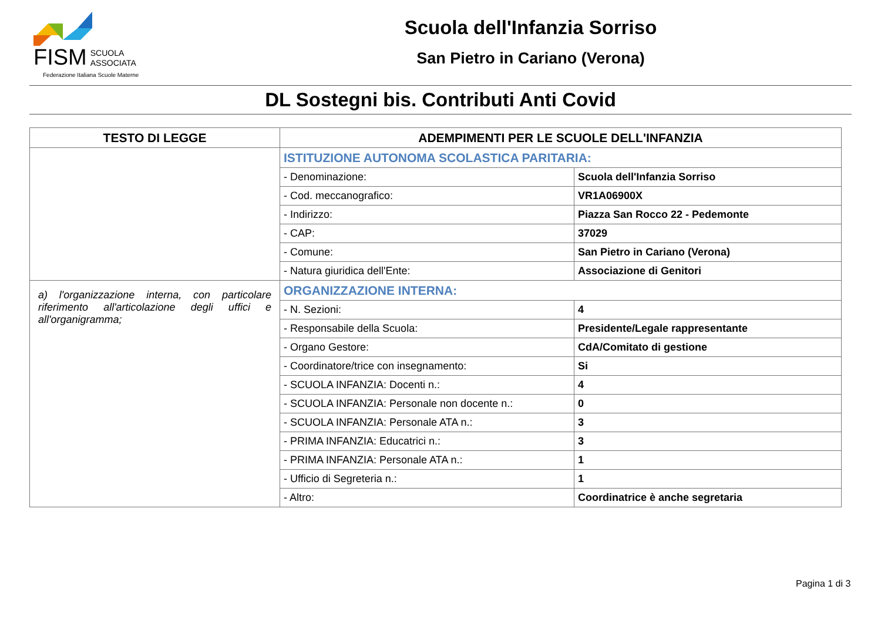FISM SCUOLA
ASSOCIATA
Federazione Italiana Scuole Materne
Scuola dell'Infanzia Sorriso
San Pietro in Cariano (Verona)
DL Sostegni bis. Contributi Anti Covid
| TESTO DI LEGGE | ADEMPIMENTI PER LE SCUOLE DELL'INFANZIA | |
| --- | --- | --- |
| | ISTITUZIONE AUTONOMA SCOLASTICA PARITARIA: | |
| | - Denominazione: | Scuola dell'Infanzia Sorriso |
| | - Cod. meccanografico: | VR1A06900X |
| | - Indirizzo: | Piazza San Rocco 22 - Pedemonte |
| | - CAP: | 37029 |
| | - Comune: | San Pietro in Cariano (Verona) |
| | - Natura giuridica dell'Ente: | Associazione di Genitori |
| a) l'organizzazione interna, con particolare riferimento all'articolazione degli uffici e all'organigramma; | ORGANIZZAZIONE INTERNA: | |
| | - N. Sezioni: | 4 |
| | - Responsabile della Scuola: | Presidente/Legale rappresentante |
| | - Organo Gestore: | CdA/Comitato di gestione |
| | - Coordinatore/trice con insegnamento: | Si |
| | - SCUOLA INFANZIA: Docenti n.: | 4 |
| | - SCUOLA INFANZIA: Personale non docente n.: | 0 |
| | - SCUOLA INFANZIA: Personale ATA n.: | 3 |
| | - PRIMA INFANZIA: Educatrici n.: | 3 |
| | - PRIMA INFANZIA: Personale ATA n.: | 1 |
| | - Ufficio di Segreteria n.: | 1 |
| | - Altro: | Coordinatrice è anche segretaria |
Pagina 1 di 3